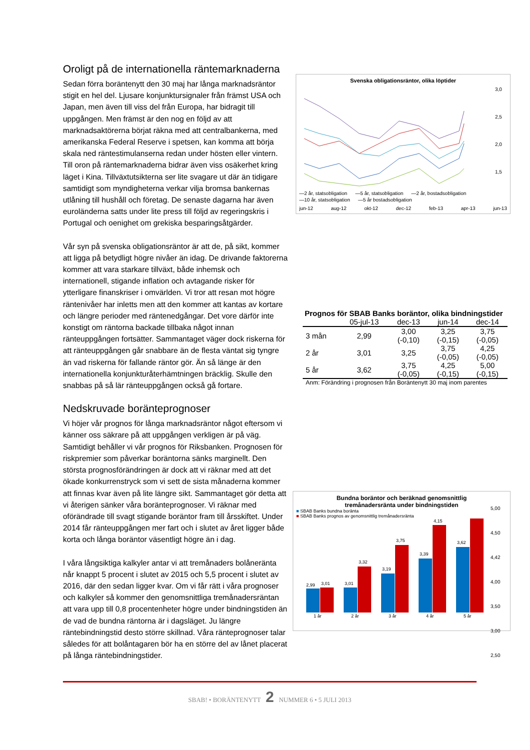Oroligt på de internationella räntemarknaderna
Sedan förra boräntenytt den 30 maj har långa marknadsräntor stigit en hel del. Ljusare konjunktursignaler från främst USA och Japan, men även till viss del från Europa, har bidragit till uppgången. Men främst är den nog en följd av att marknadsaktörerna börjat räkna med att centralbankerna, med amerikanska Federal Reserve i spetsen, kan komma att börja skala ned räntestimulanserna redan under hösten eller vintern. Till oron på räntemarknaderna bidrar även viss osäkerhet kring läget i Kina. Tillväxtutsikterna ser lite svagare ut där än tidigare samtidigt som myndigheterna verkar vilja bromsa bankernas utlåning till hushåll och företag. De senaste dagarna har även euroländerna satts under lite press till följd av regeringskris i Portugal och oenighet om grekiska besparingsåtgärder.
Vår syn på svenska obligationsräntor är att de, på sikt, kommer att ligga på betydligt högre nivåer än idag. De drivande faktorerna kommer att vara starkare tillväxt, både inhemsk och internationell, stigande inflation och avtagande risker för ytterligare finanskriser i omvärlden. Vi tror att resan mot högre räntenivåer har inletts men att den kommer att kantas av kortare och längre perioder med räntenedgångar. Det vore därför inte konstigt om räntorna backade tillbaka något innan ränteuppgången fortsätter. Sammantaget väger dock riskerna för att ränteuppgången går snabbare än de flesta väntat sig tyngre än vad riskerna för fallande räntor gör. Än så länge är den internationella konjunkturåterhämtningen bräcklig. Skulle den snabbas på så lär ränteuppgången också gå fortare.
Nedskruvade boränteprognoser
Vi höjer vår prognos för långa marknadsräntor något eftersom vi känner oss säkrare på att uppgången verkligen är på väg. Samtidigt behåller vi vår prognos för Riksbanken. Prognosen för riskpremier som påverkar boräntorna sänks marginellt. Den största prognosförändringen är dock att vi räknar med att det ökade konkurrenstryck som vi sett de sista månaderna kommer att finnas kvar även på lite längre sikt. Sammantaget gör detta att vi återigen sänker våra boränteprognoser. Vi räknar med oförändrade till svagt stigande boräntor fram till årsskiftet. Under 2014 får ränteuppgången mer fart och i slutet av året ligger både korta och långa boräntor väsentligt högre än i dag.
I våra långsiktiga kalkyler antar vi att tremånaders bolåneränta når knappt 5 procent i slutet av 2015 och 5,5 procent i slutet av 2016, där den sedan ligger kvar. Om vi får rätt i våra prognoser och kalkyler så kommer den genomsnittliga tremånadersräntan att vara upp till 0,8 procentenheter högre under bindningstiden än de vad de bundna räntorna är i dagsläget. Ju längre räntebindningstid desto större skillnad. Våra ränteprognoser talar således för att bolåntagaren bör ha en större del av lånet placerat på långa räntebindningstider.
Svenska obligationsräntor, olika löptider
3,0
2,5
2,0
1,5
—2 år, statsobligation —5 år, statsobligation —2 år, bostadsobligation —10 år, statsobligation —5 år bostadsobligation
jun-12 aug-12 okt-12 dec-12 feb-13 apr-13 jun-13
Prognos för SBAB Banks boräntor, olika bindningstider
| | 05-jul-13 | dec-13 | jun-14 | dec-14 |
| --- | --- | --- | --- | --- |
| 3 mån | 2,99 | 3,00 (-0,10) | 3,25 (-0,15) | 3,75 (-0,05) |
| 2 år | 3,01 | 3,25 | 3,75 (-0,05) | 4,25 (-0,05) |
| 5 år | 3,62 | 3,75 (-0,05) | 4,25 (-0,15) | 5,00 (-0,15) |
| Anm: Förändring i prognosen från Boräntenytt 30 maj inom parentes | | | | |
Bundna boräntor och beräknad genomsnittlig
tremånadersränta under bindningstiden
■ SBAB Banks bundna boränta
■ SBAB Banks prognos av genomsnittlig tremånadersränta
2,99
3,01
1 år
3,01
3,32
2 år
3,19
3,75
3 år
3,39
4,15
4 år
3,62
5 år
5,00
4,50
4,42
4,00
3,50
3,00
2,50
SBAB! • BORÄNTENYTT 2 NUMMER 6 • 5 JULI 2013